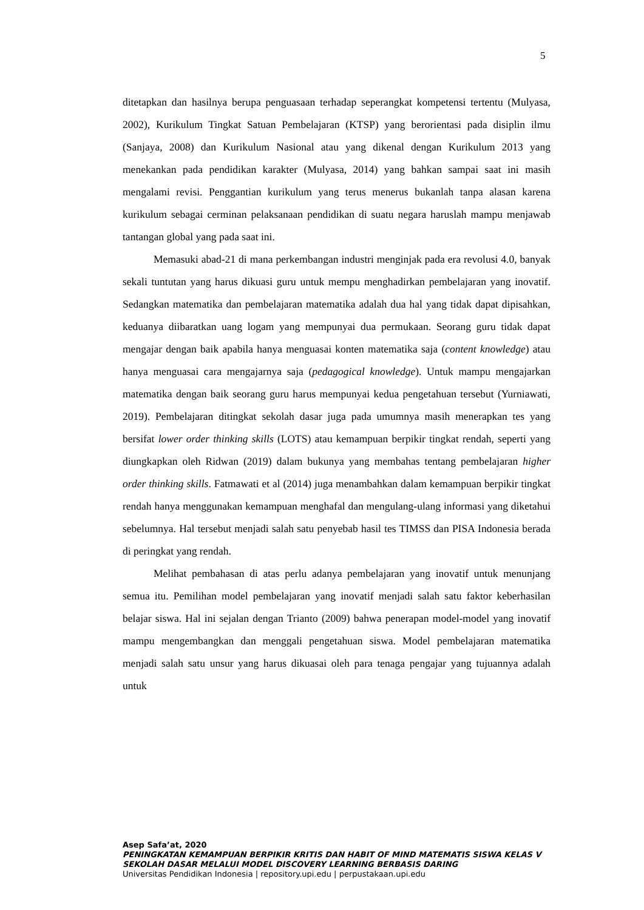5
ditetapkan dan hasilnya berupa penguasaan terhadap seperangkat kompetensi tertentu (Mulyasa, 2002), Kurikulum Tingkat Satuan Pembelajaran (KTSP) yang berorientasi pada disiplin ilmu (Sanjaya, 2008) dan Kurikulum Nasional atau yang dikenal dengan Kurikulum 2013 yang menekankan pada pendidikan karakter (Mulyasa, 2014) yang bahkan sampai saat ini masih mengalami revisi. Penggantian kurikulum yang terus menerus bukanlah tanpa alasan karena kurikulum sebagai cerminan pelaksanaan pendidikan di suatu negara haruslah mampu menjawab tantangan global yang pada saat ini.
Memasuki abad-21 di mana perkembangan industri menginjak pada era revolusi 4.0, banyak sekali tuntutan yang harus dikuasi guru untuk mempu menghadirkan pembelajaran yang inovatif. Sedangkan matematika dan pembelajaran matematika adalah dua hal yang tidak dapat dipisahkan, keduanya diibaratkan uang logam yang mempunyai dua permukaan. Seorang guru tidak dapat mengajar dengan baik apabila hanya menguasai konten matematika saja (content knowledge) atau hanya menguasai cara mengajarnya saja (pedagogical knowledge). Untuk mampu mengajarkan matematika dengan baik seorang guru harus mempunyai kedua pengetahuan tersebut (Yurniawati, 2019). Pembelajaran ditingkat sekolah dasar juga pada umumnya masih menerapkan tes yang bersifat lower order thinking skills (LOTS) atau kemampuan berpikir tingkat rendah, seperti yang diungkapkan oleh Ridwan (2019) dalam bukunya yang membahas tentang pembelajaran higher order thinking skills. Fatmawati et al (2014) juga menambahkan dalam kemampuan berpikir tingkat rendah hanya menggunakan kemampuan menghafal dan mengulang-ulang informasi yang diketahui sebelumnya. Hal tersebut menjadi salah satu penyebab hasil tes TIMSS dan PISA Indonesia berada di peringkat yang rendah.
Melihat pembahasan di atas perlu adanya pembelajaran yang inovatif untuk menunjang semua itu. Pemilihan model pembelajaran yang inovatif menjadi salah satu faktor keberhasilan belajar siswa. Hal ini sejalan dengan Trianto (2009) bahwa penerapan model-model yang inovatif mampu mengembangkan dan menggali pengetahuan siswa. Model pembelajaran matematika menjadi salah satu unsur yang harus dikuasai oleh para tenaga pengajar yang tujuannya adalah untuk
Asep Safa’at, 2020
PENINGKATAN KEMAMPUAN BERPIKIR KRITIS DAN HABIT OF MIND MATEMATIS SISWA KELAS V SEKOLAH DASAR MELALUI MODEL DISCOVERY LEARNING BERBASIS DARING
Universitas Pendidikan Indonesia | repository.upi.edu | perpustakaan.upi.edu